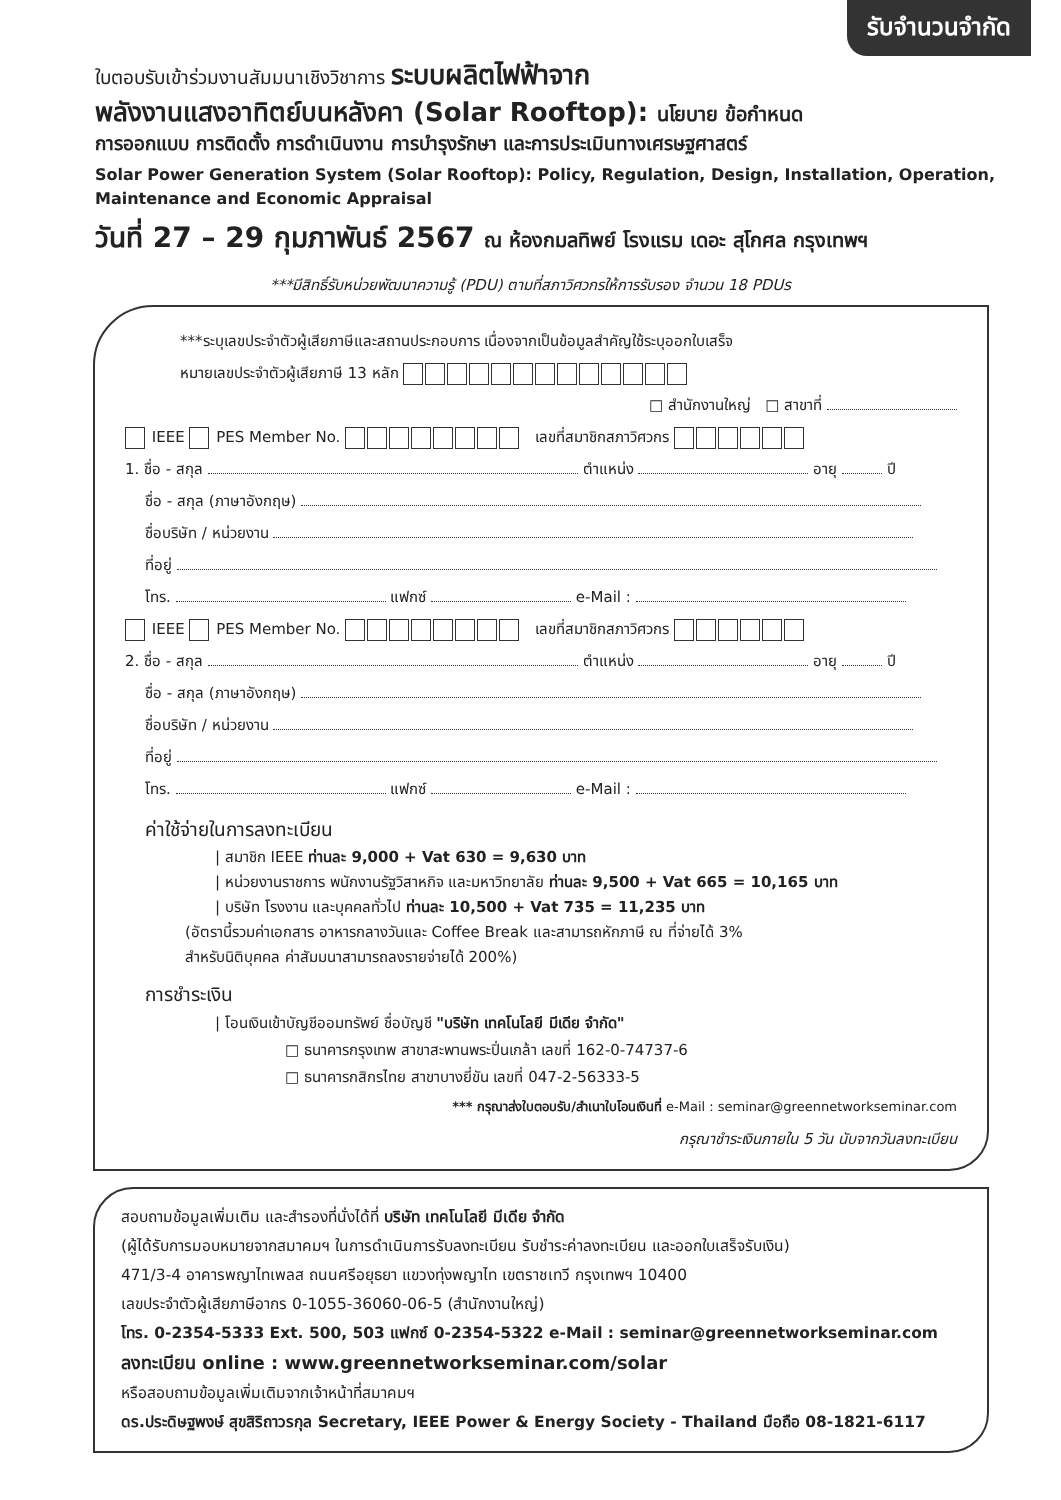รับจำนวนจำกัด
ใบตอบรับเข้าร่วมงานสัมมนาเชิงวิชาการ ระบบผลิตไฟฟ้าจาก
พลังงานแสงอาทิตย์บนหลังคา (Solar Rooftop): นโยบาย ข้อกำหนด
การออกแบบ การติดตั้ง การดำเนินงาน การบำรุงรักษา และการประเมินทางเศรษฐศาสตร์
Solar Power Generation System (Solar Rooftop): Policy, Regulation, Design, Installation, Operation, Maintenance and Economic Appraisal
วันที่ 27 – 29 กุมภาพันธ์ 2567 ณ ห้องกมลทิพย์ โรงแรม เดอะ สุโกศล กรุงเทพฯ
***มีสิทธิ์รับหน่วยพัฒนาความรู้ (PDU) ตามที่สภาวิศวกรให้การรับรอง จำนวน 18 PDUs
***ระบุเลขประจำตัวผู้เสียภาษีและสถานประกอบการ เนื่องจากเป็นข้อมูลสำคัญใช้ระบุออกใบเสร็จ
หมายเลขประจำตัวผู้เสียภาษี 13 หลัก
□ สำนักงานใหญ่ □ สาขาที่
IEEE PES Member No. เลขที่สมาชิกสภาวิศวกร
1. ชื่อ - สกุล ตำแหน่ง อายุ ปี
ชื่อ - สกุล (ภาษาอังกฤษ)
ชื่อบริษัท / หน่วยงาน
ที่อยู่
โทร. แฟกซ์ e-Mail :
IEEE PES Member No. เลขที่สมาชิกสภาวิศวกร
2. ชื่อ - สกุล ตำแหน่ง อายุ ปี
ชื่อ - สกุล (ภาษาอังกฤษ)
ชื่อบริษัท / หน่วยงาน
ที่อยู่
โทร. แฟกซ์ e-Mail :
ค่าใช้จ่ายในการลงทะเบียน
| สมาชิก IEEE ท่านละ 9,000 + Vat 630 = 9,630 บาท
| หน่วยงานราชการ พนักงานรัฐวิสาหกิจ และมหาวิทยาลัย ท่านละ 9,500 + Vat 665 = 10,165 บาท
| บริษัท โรงงาน และบุคคลทั่วไป ท่านละ 10,500 + Vat 735 = 11,235 บาท
(อัตรานี้รวมค่าเอกสาร อาหารกลางวันและ Coffee Break และสามารถหักภาษี ณ ที่จ่ายได้ 3%
สำหรับนิติบุคคล ค่าสัมมนาสามารถลงรายจ่ายได้ 200%)
การชำระเงิน
| โอนเงินเข้าบัญชีออมทรัพย์ ชื่อบัญชี "บริษัท เทคโนโลยี มีเดีย จำกัด"
□ ธนาคารกรุงเทพ สาขาสะพานพระปิ่นเกล้า เลขที่ 162-0-74737-6
□ ธนาคารกสิกรไทย สาขาบางยี่ขัน เลขที่ 047-2-56333-5
*** กรุณาส่งใบตอบรับ/สำเนาใบโอนเงินที่ e-Mail : seminar@greennetworkseminar.com
กรุณาชำระเงินภายใน 5 วัน นับจากวันลงทะเบียน
สอบถามข้อมูลเพิ่มเติม และสำรองที่นั่งได้ที่ บริษัท เทคโนโลยี มีเดีย จำกัด
(ผู้ได้รับการมอบหมายจากสมาคมฯ ในการดำเนินการรับลงทะเบียน รับชำระค่าลงทะเบียน และออกใบเสร็จรับเงิน)
471/3-4 อาคารพญาไทเพลส ถนนศรีอยุธยา แขวงทุ่งพญาไท เขตราชเทวี กรุงเทพฯ 10400
เลขประจำตัวผู้เสียภาษีอากร 0-1055-36060-06-5 (สำนักงานใหญ่)
โทร. 0-2354-5333 Ext. 500, 503 แฟกซ์ 0-2354-5322 e-Mail : seminar@greennetworkseminar.com
ลงทะเบียน online : www.greennetworkseminar.com/solar
หรือสอบถามข้อมูลเพิ่มเติมจากเจ้าหน้าที่สมาคมฯ
ดร.ประดิษฐพงษ์ สุขสิริถาวรกุล Secretary, IEEE Power & Energy Society - Thailand มือถือ 08-1821-6117